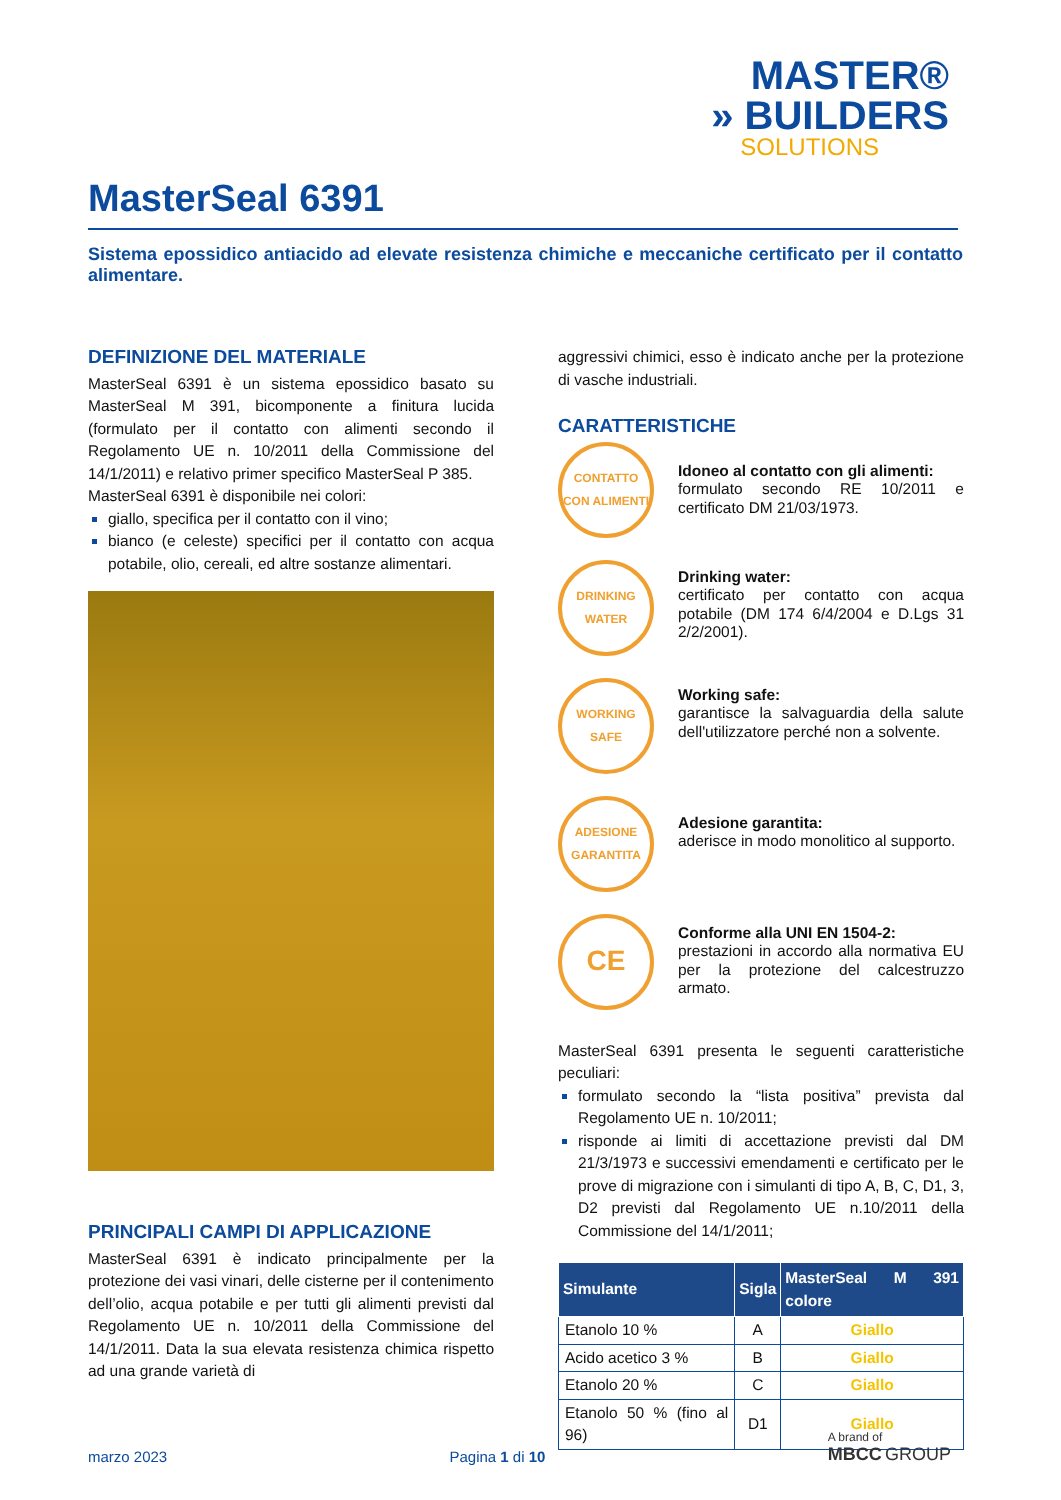MASTER®
» BUILDERS
SOLUTIONS
MasterSeal 6391
Sistema epossidico antiacido ad elevate resistenza chimiche e meccaniche certificato per il contatto alimentare.
DEFINIZIONE DEL MATERIALE
MasterSeal 6391 è un sistema epossidico basato su MasterSeal M 391, bicomponente a finitura lucida (formulato per il contatto con alimenti secondo il Regolamento UE n. 10/2011 della Commissione del 14/1/2011) e relativo primer specifico MasterSeal P 385.
MasterSeal 6391 è disponibile nei colori:
giallo, specifica per il contatto con il vino;
bianco (e celeste) specifici per il contatto con acqua potabile, olio, cereali, ed altre sostanze alimentari.
PRINCIPALI CAMPI DI APPLICAZIONE
MasterSeal 6391 è indicato principalmente per la protezione dei vasi vinari, delle cisterne per il contenimento dell’olio, acqua potabile e per tutti gli alimenti previsti dal Regolamento UE n. 10/2011 della Commissione del 14/1/2011. Data la sua elevata resistenza chimica rispetto ad una grande varietà di
aggressivi chimici, esso è indicato anche per la protezione di vasche industriali.
CARATTERISTICHE
CONTATTO CON ALIMENTI
Idoneo al contatto con gli alimenti:
formulato secondo RE 10/2011 e certificato DM 21/03/1973.
DRINKING WATER
Drinking water:
certificato per contatto con acqua potabile (DM 174 6/4/2004 e D.Lgs 31 2/2/2001).
WORKING SAFE
Working safe:
garantisce la salvaguardia della salute dell'utilizzatore perché non a solvente.
ADESIONE GARANTITA
Adesione garantita:
aderisce in modo monolitico al supporto.
CE
Conforme alla UNI EN 1504-2:
prestazioni in accordo alla normativa EU per la protezione del calcestruzzo armato.
MasterSeal 6391 presenta le seguenti caratteristiche peculiari:
formulato secondo la “lista positiva” prevista dal Regolamento UE n. 10/2011;
risponde ai limiti di accettazione previsti dal DM 21/3/1973 e successivi emendamenti e certificato per le prove di migrazione con i simulanti di tipo A, B, C, D1, 3, D2 previsti dal Regolamento UE n.10/2011 della Commissione del 14/1/2011;
| Simulante | Sigla | MasterSeal M 391 colore |
| --- | --- | --- |
| Etanolo 10 % | A | Giallo |
| Acido acetico 3 % | B | Giallo |
| Etanolo 20 % | C | Giallo |
| Etanolo 50 % (fino al 96) | D1 | Giallo |
marzo 2023 Pagina 1 di 10 A brand of
MBCC GROUP